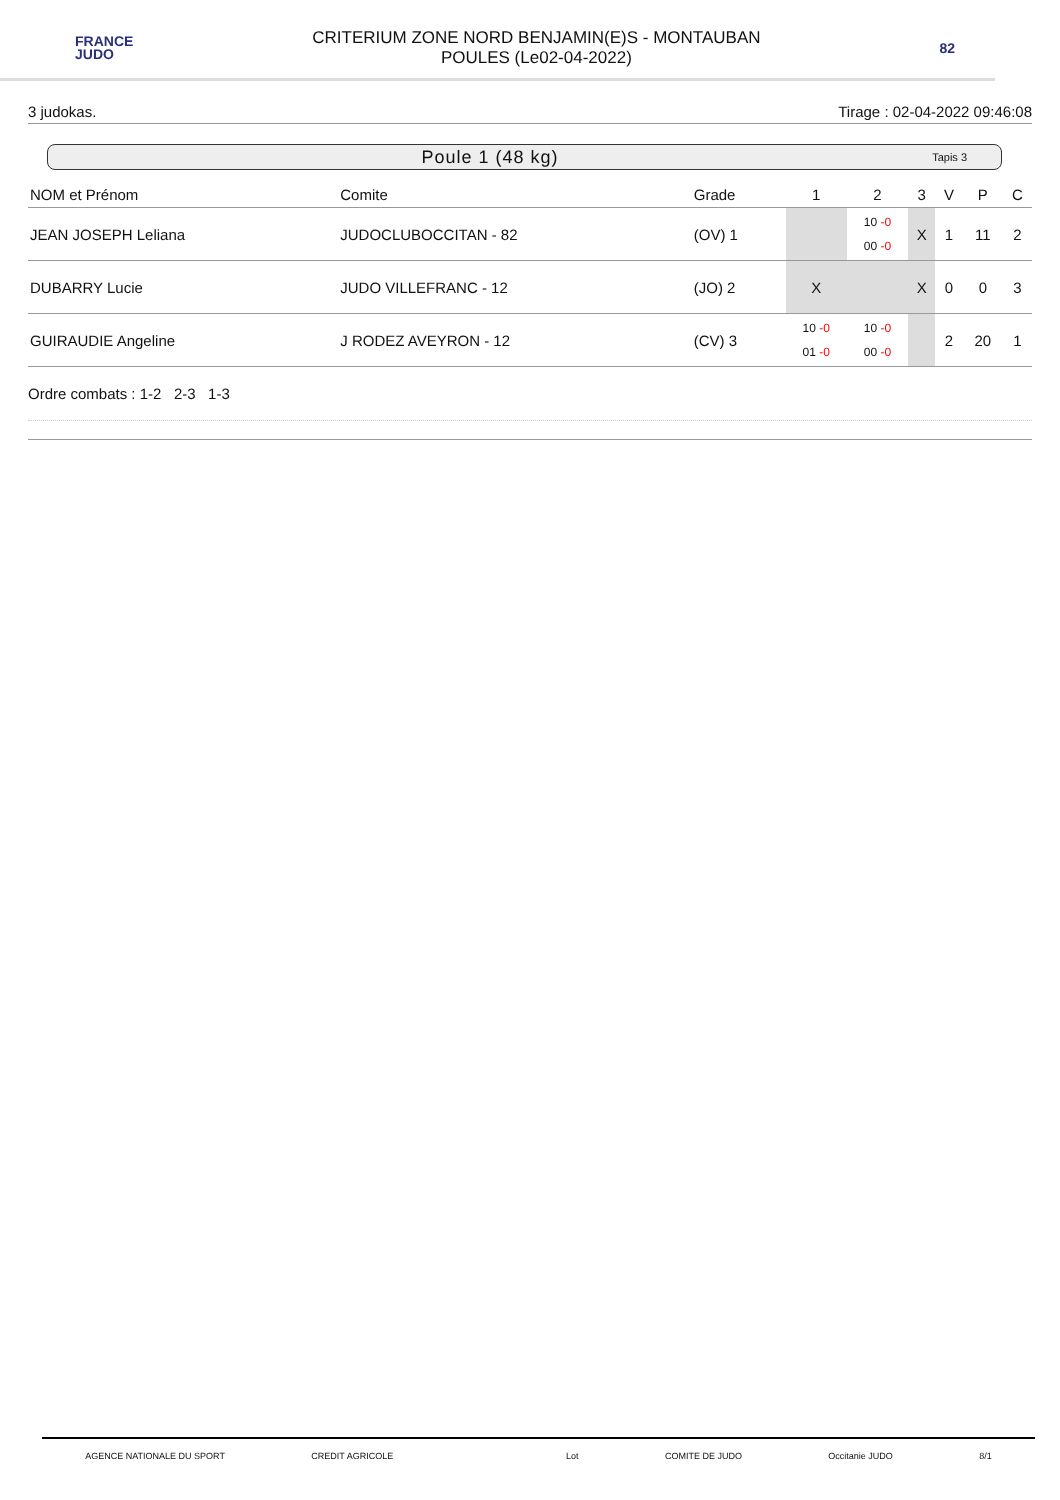FRANCE
JUDO
CRITERIUM ZONE NORD BENJAMIN(E)S - MONTAUBAN
POULES (Le02-04-2022)
82
3 judokas. Tirage : 02-04-2022 09:46:08
Poule 1 (48 kg) Tapis 3
| NOM et Prénom | Comite | Grade | 1 | 2 | 3 | V | P | C |
| --- | --- | --- | --- | --- | --- | --- | --- | --- |
| JEAN JOSEPH Leliana | JUDOCLUBOCCITAN - 82 | (OV) 1 | | 10 -0 00 -0 | X | 1 | 11 | 2 |
| DUBARRY Lucie | JUDO VILLEFRANC - 12 | (JO) 2 | X | | X | 0 | 0 | 3 |
| GUIRAUDIE Angeline | J RODEZ AVEYRON - 12 | (CV) 3 | 10 -0 01 -0 | 10 -0 00 -0 | | 2 | 20 | 1 |
Ordre combats : 1-2 2-3 1-3
AGENCE NATIONALE DU SPORT CREDIT AGRICOLE Lot COMITE DE JUDO Occitanie JUDO 8/1